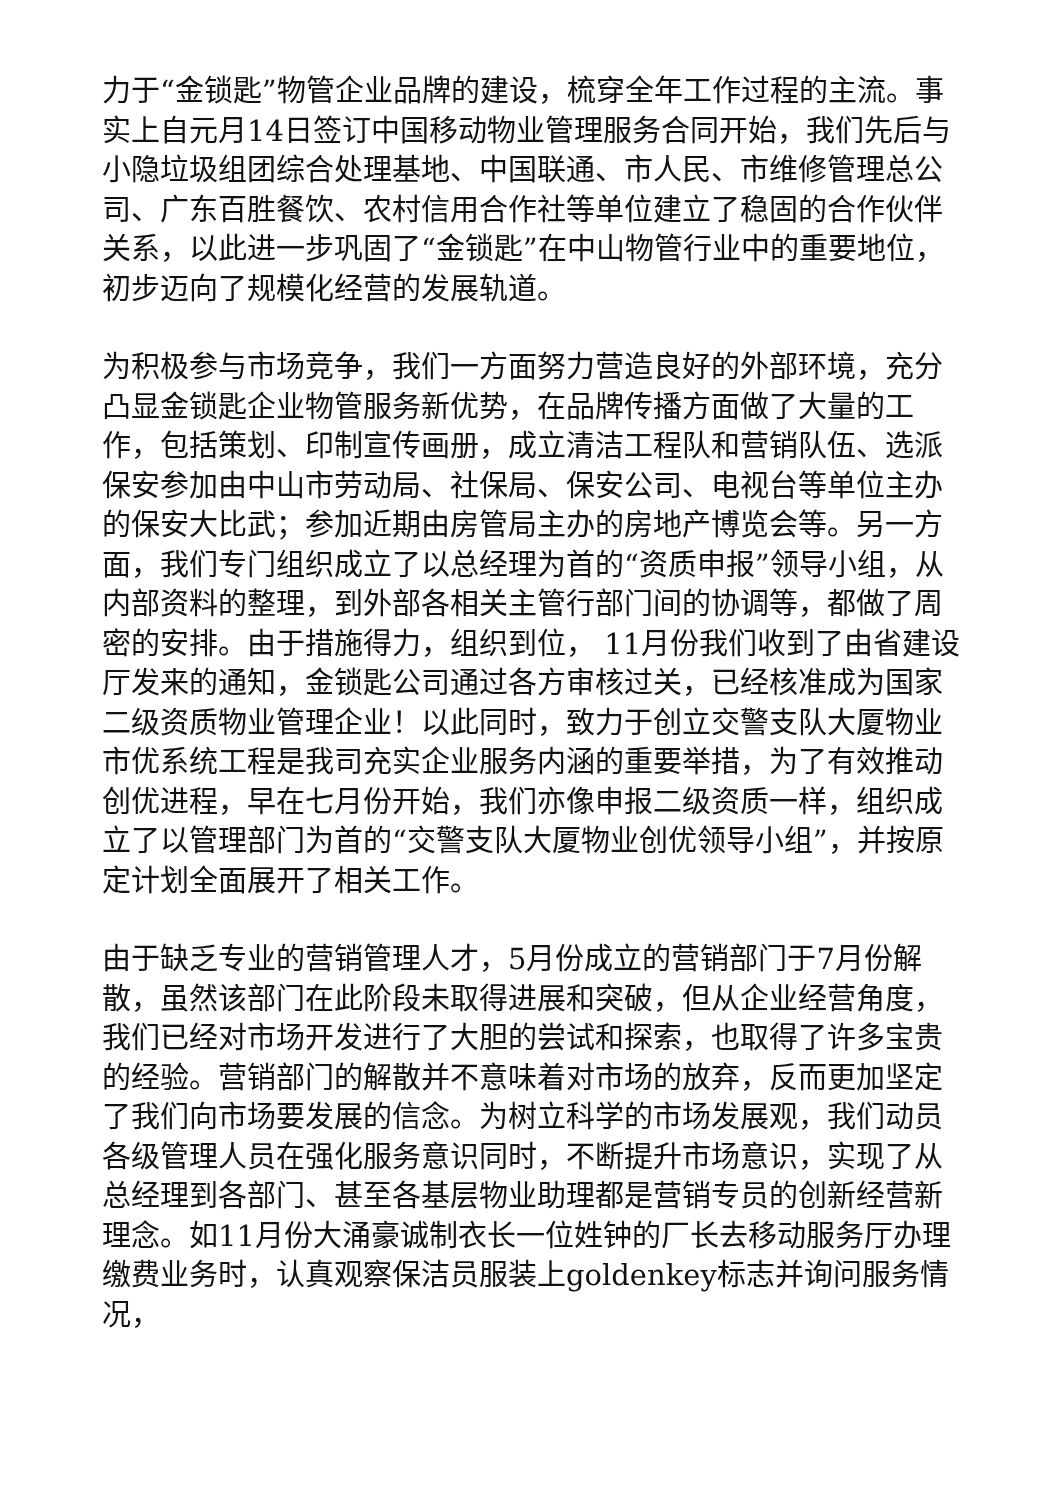力于“金锁匙”物管企业品牌的建设，梳穿全年工作过程的主流。事实上自元月14日签订中国移动物业管理服务合同开始，我们先后与小隐垃圾组团综合处理基地、中国联通、市人民、市维修管理总公司、广东百胜餐饮、农村信用合作社等单位建立了稳固的合作伙伴关系，以此进一步巩固了“金锁匙”在中山物管行业中的重要地位，初步迈向了规模化经营的发展轨道。
为积极参与市场竞争，我们一方面努力营造良好的外部环境，充分凸显金锁匙企业物管服务新优势，在品牌传播方面做了大量的工作，包括策划、印制宣传画册，成立清洁工程队和营销队伍、选派保安参加由中山市劳动局、社保局、保安公司、电视台等单位主办的保安大比武；参加近期由房管局主办的房地产博览会等。另一方面，我们专门组织成立了以总经理为首的“资质申报”领导小组，从内部资料的整理，到外部各相关主管行部门间的协调等，都做了周密的安排。由于措施得力，组织到位， 11月份我们收到了由省建设厅发来的通知，金锁匙公司通过各方审核过关，已经核准成为国家二级资质物业管理企业！以此同时，致力于创立交警支队大厦物业市优系统工程是我司充实企业服务内涵的重要举措，为了有效推动创优进程，早在七月份开始，我们亦像申报二级资质一样，组织成立了以管理部门为首的“交警支队大厦物业创优领导小组”，并按原定计划全面展开了相关工作。
由于缺乏专业的营销管理人才，5月份成立的营销部门于7月份解散，虽然该部门在此阶段未取得进展和突破，但从企业经营角度，我们已经对市场开发进行了大胆的尝试和探索，也取得了许多宝贵的经验。营销部门的解散并不意味着对市场的放弃，反而更加坚定了我们向市场要发展的信念。为树立科学的市场发展观，我们动员各级管理人员在强化服务意识同时，不断提升市场意识，实现了从总经理到各部门、甚至各基层物业助理都是营销专员的创新经营新理念。如11月份大涌豪诚制衣长一位姓钟的厂长去移动服务厅办理缴费业务时，认真观察保洁员服装上goldenkey标志并询问服务情况，